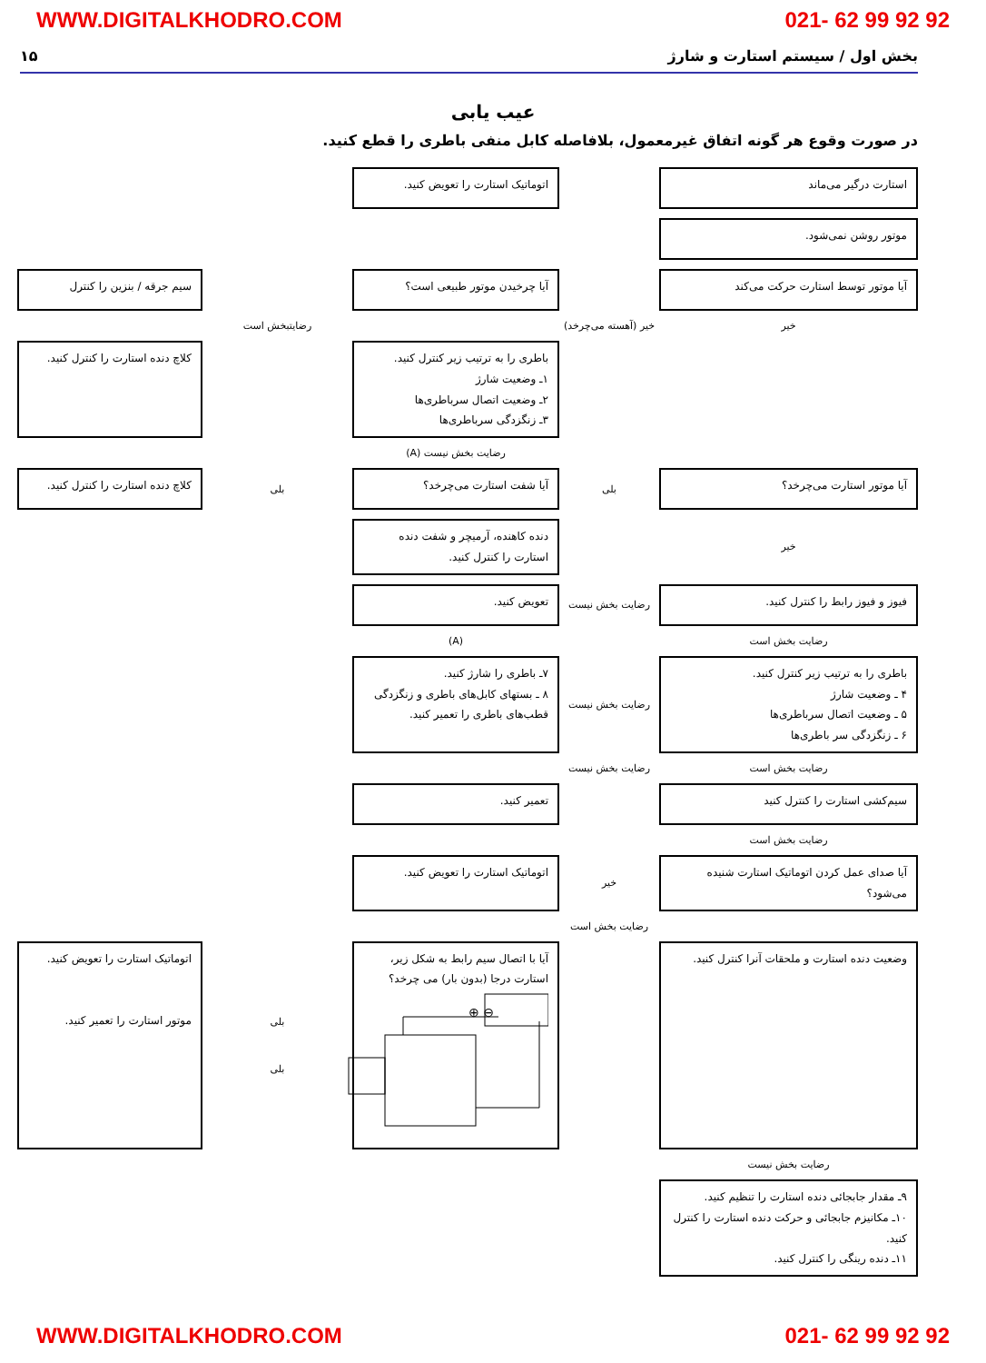WWW.DIGITALKHODRO.COM 021- 62 99 92 92
بخش اول / سیستم استارت و شارژ ۱۵
عیب یابی
در صورت وقوع هر گونه اتفاق غیرمعمول، بلافاصله کابل منفی باطری را قطع کنید.
استارت درگیر می‌ماند
اتوماتیک استارت را تعویض کنید.
موتور روشن نمی‌شود.
آیا موتور توسط استارت حرکت می‌کند
آیا چرخیدن موتور طبیعی است؟
سیم جرقه / بنزین را کنترل
خیر
خیر (آهسته می‌چرخد)
رضایتبخش است
باطری را به ترتیب زیر کنترل کنید.
۱ـ وضعیت شارژ
۲ـ وضعیت اتصال سرباطری‌ها
۳ـ زنگزدگی سرباطری‌ها
کلاچ دنده استارت را کنترل کنید.
رضایت بخش نیست (A)
آیا موتور استارت می‌چرخد؟
بلی
آیا شفت استارت می‌چرخد؟
بلی
کلاچ دنده استارت را کنترل کنید.
خیر
دنده کاهنده، آرمیچر و شفت دنده استارت را کنترل کنید.
فیوز و فیوز رابط را کنترل کنید.
رضایت بخش نیست
تعویض کنید.
رضایت بخش است
(A)
باطری را به ترتیب زیر کنترل کنید.
۴ ـ وضعیت شارژ
۵ ـ وضعیت اتصال سرباطری‌ها
۶ ـ زنگزدگی سر باطری‌ها
رضایت بخش نیست
۷ـ باطری را شارژ کنید.
۸ ـ بستهای کابل‌های باطری و زنگزدگی قطب‌های باطری را تعمیر کنید.
رضایت بخش است
رضایت بخش نیست
سیم‌کشی استارت را کنترل کنید
تعمیر کنید.
رضایت بخش است
آیا صدای عمل کردن اتوماتیک استارت شنیده می‌شود؟
خیر
اتوماتیک استارت را تعویض کنید.
رضایت بخش است
وضعیت دنده استارت و ملحقات آنرا کنترل کنید.
آیا با اتصال سیم رابط به شکل زیر، استارت درجا (بدون بار) می چرخد؟
⊖ ⊕
بلی
بلی
اتوماتیک استارت را تعویض کنید.
موتور استارت را تعمیر کنید.
رضایت بخش نیست
۹ـ مقدار جابجائی دنده استارت را تنظیم کنید.
۱۰ـ مکانیزم جابجائی و حرکت دنده استارت را کنترل کنید.
۱۱ـ دنده رینگی را کنترل کنید.
WWW.DIGITALKHODRO.COM 021- 62 99 92 92